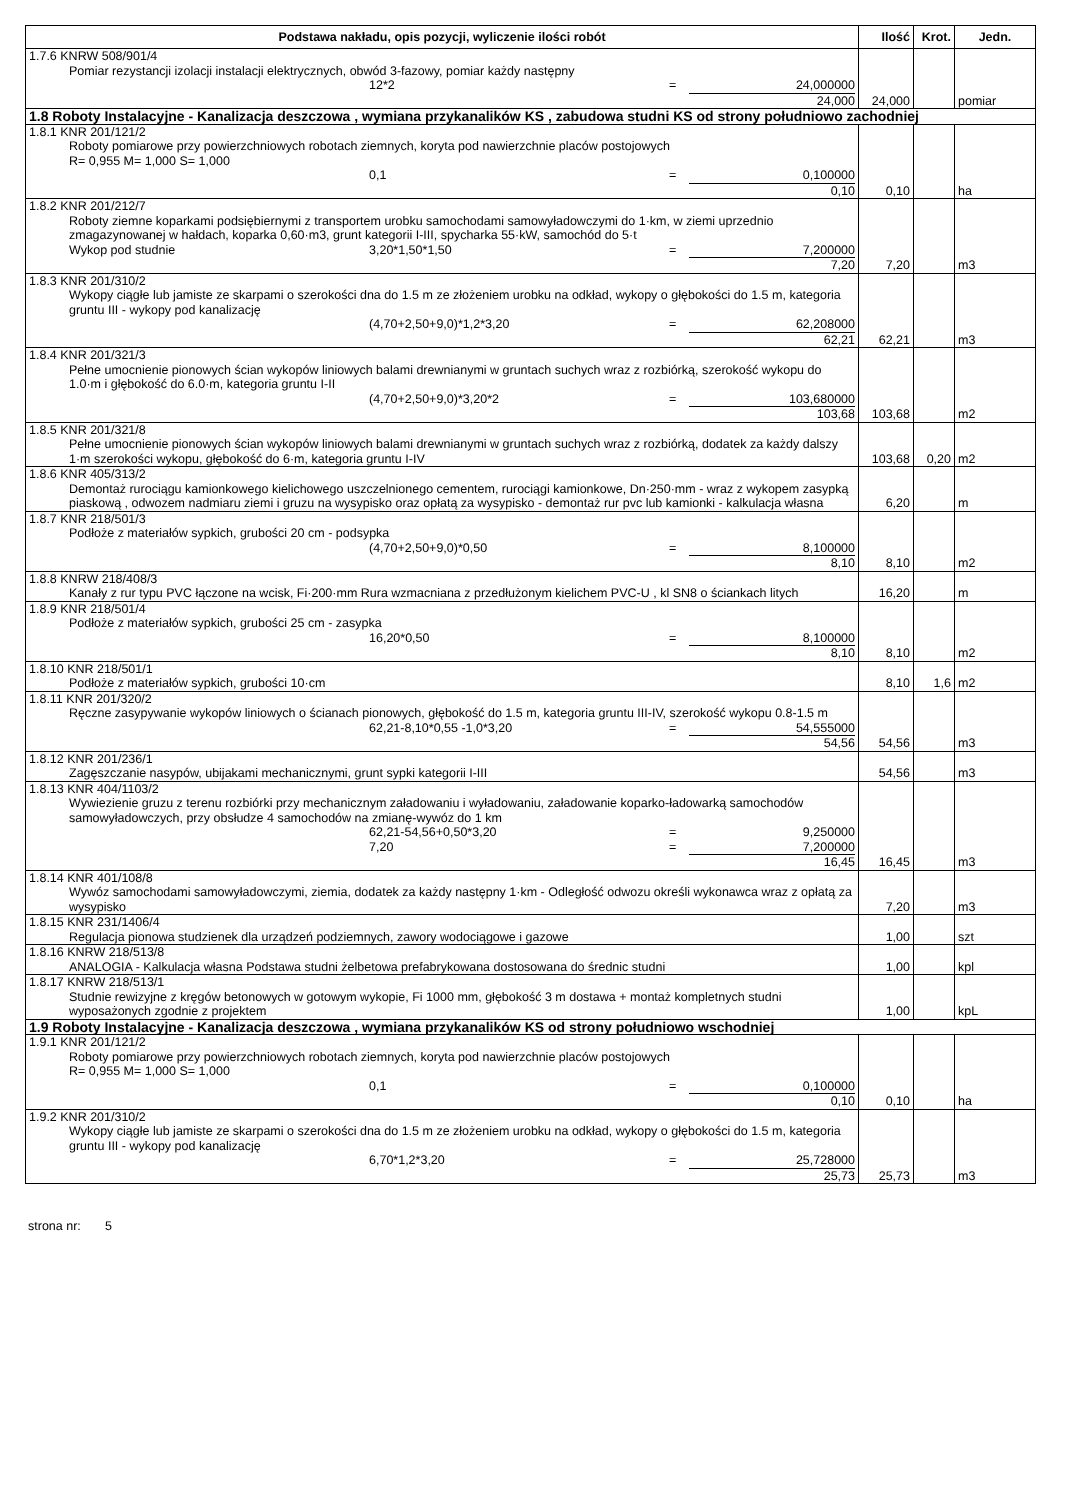| Podstawa nakładu, opis pozycji, wyliczenie ilości robót | Ilość | Krot. | Jedn. |
| --- | --- | --- | --- |
| 1.7.6 KNRW 508/901/4 Pomiar rezystancji izolacji instalacji elektrycznych, obwód 3-fazowy, pomiar każdy następny 12*2 = 24,000000 24,000 | 24,000 | | pomiar |
| 1.8 Roboty Instalacyjne - Kanalizacja deszczowa , wymiana przykanalików KS , zabudowa studni KS od strony południowo zachodniej | | | |
| 1.8.1 KNR 201/121/2 Roboty pomiarowe przy powierzchniowych robotach ziemnych, koryta pod nawierzchnie placów postojowych R= 0,955 M= 1,000 S= 1,000 0,1 = 0,100000 0,10 | 0,10 | | ha |
| 1.8.2 KNR 201/212/7 Roboty ziemne koparkami podsiębiernymi z transportem urobku samochodami samowyładowczymi do 1·km, w ziemi uprzednio zmagazynowanej w hałdach, koparka 0,60·m3, grunt kategorii I-III, spycharka 55·kW, samochód do 5·t Wykop pod studnie 3,20*1,50*1,50 = 7,200000 7,20 | 7,20 | | m3 |
| 1.8.3 KNR 201/310/2 Wykopy ciągłe lub jamiste ze skarpami o szerokości dna do 1.5 m ze złożeniem urobku na odkład, wykopy o głębokości do 1.5 m, kategoria gruntu III - wykopy pod kanalizację (4,70+2,50+9,0)*1,2*3,20 = 62,208000 62,21 | 62,21 | | m3 |
| 1.8.4 KNR 201/321/3 Pełne umocnienie pionowych ścian wykopów liniowych balami drewnianymi w gruntach suchych wraz z rozbiórką, szerokość wykopu do 1.0·m i głębokość do 6.0·m, kategoria gruntu I-II (4,70+2,50+9,0)*3,20*2 = 103,680000 103,68 | 103,68 | | m2 |
| 1.8.5 KNR 201/321/8 Pełne umocnienie pionowych ścian wykopów liniowych balami drewnianymi w gruntach suchych wraz z rozbiórką, dodatek za każdy dalszy 1·m szerokości wykopu, głębokość do 6·m, kategoria gruntu I-IV | 103,68 | 0,20 | m2 |
| 1.8.6 KNR 405/313/2 Demontaż rurociągu kamionkowego kielichowego uszczelnionego cementem, rurociągi kamionkowe, Dn·250·mm - wraz z wykopem zasypką piaskową , odwozem nadmiaru ziemi i gruzu na wysypisko oraz opłatą za wysypisko - demontaż rur pvc lub kamionki - kalkulacja własna | 6,20 | | m |
| 1.8.7 KNR 218/501/3 Podłoże z materiałów sypkich, grubości 20 cm - podsypka (4,70+2,50+9,0)*0,50 = 8,100000 8,10 | 8,10 | | m2 |
| 1.8.8 KNRW 218/408/3 Kanały z rur typu PVC łączone na wcisk, Fi·200·mm Rura wzmacniana z przedłużonym kielichem PVC-U , kl SN8 o ściankach litych | 16,20 | | m |
| 1.8.9 KNR 218/501/4 Podłoże z materiałów sypkich, grubości 25 cm - zasypka 16,20*0,50 = 8,100000 8,10 | 8,10 | | m2 |
| 1.8.10 KNR 218/501/1 Podłoże z materiałów sypkich, grubości 10·cm | 8,10 | 1,6 | m2 |
| 1.8.11 KNR 201/320/2 Ręczne zasypywanie wykopów liniowych o ścianach pionowych, głębokość do 1.5 m, kategoria gruntu III-IV, szerokość wykopu 0.8-1.5 m 62,21-8,10*0,55 -1,0*3,20 = 54,555000 54,56 | 54,56 | | m3 |
| 1.8.12 KNR 201/236/1 Zagęszczanie nasypów, ubijakami mechanicznymi, grunt sypki kategorii I-III | 54,56 | | m3 |
| 1.8.13 KNR 404/1103/2 Wywiezienie gruzu z terenu rozbiórki przy mechanicznym załadowaniu i wyładowaniu, załadowanie koparko-ładowarką samochodów samowyładowczych, przy obsłudze 4 samochodów na zmianę-wywóz do 1 km 62,21-54,56+0,50*3,20 = 9,250000 7,20 = 7,200000 16,45 | 16,45 | | m3 |
| 1.8.14 KNR 401/108/8 Wywóz samochodami samowyładowczymi, ziemia, dodatek za każdy następny 1·km - Odległość odwozu określi wykonawca wraz z opłatą za wysypisko | 7,20 | | m3 |
| 1.8.15 KNR 231/1406/4 Regulacja pionowa studzienek dla urządzeń podziemnych, zawory wodociągowe i gazowe | 1,00 | | szt |
| 1.8.16 KNRW 218/513/8 ANALOGIA - Kalkulacja własna Podstawa studni żelbetowa prefabrykowana dostosowana do średnic studni | 1,00 | | kpl |
| 1.8.17 KNRW 218/513/1 Studnie rewizyjne z kręgów betonowych w gotowym wykopie, Fi 1000 mm, głębokość 3 m dostawa + montaż kompletnych studni wyposażonych zgodnie z projektem | 1,00 | | kpL |
| 1.9 Roboty Instalacyjne - Kanalizacja deszczowa , wymiana przykanalików KS od strony południowo wschodniej | | | |
| 1.9.1 KNR 201/121/2 Roboty pomiarowe przy powierzchniowych robotach ziemnych, koryta pod nawierzchnie placów postojowych R= 0,955 M= 1,000 S= 1,000 0,1 = 0,100000 0,10 | 0,10 | | ha |
| 1.9.2 KNR 201/310/2 Wykopy ciągłe lub jamiste ze skarpami o szerokości dna do 1.5 m ze złożeniem urobku na odkład, wykopy o głębokości do 1.5 m, kategoria gruntu III - wykopy pod kanalizację 6,70*1,2*3,20 = 25,728000 25,73 | 25,73 | | m3 |
strona nr: 5